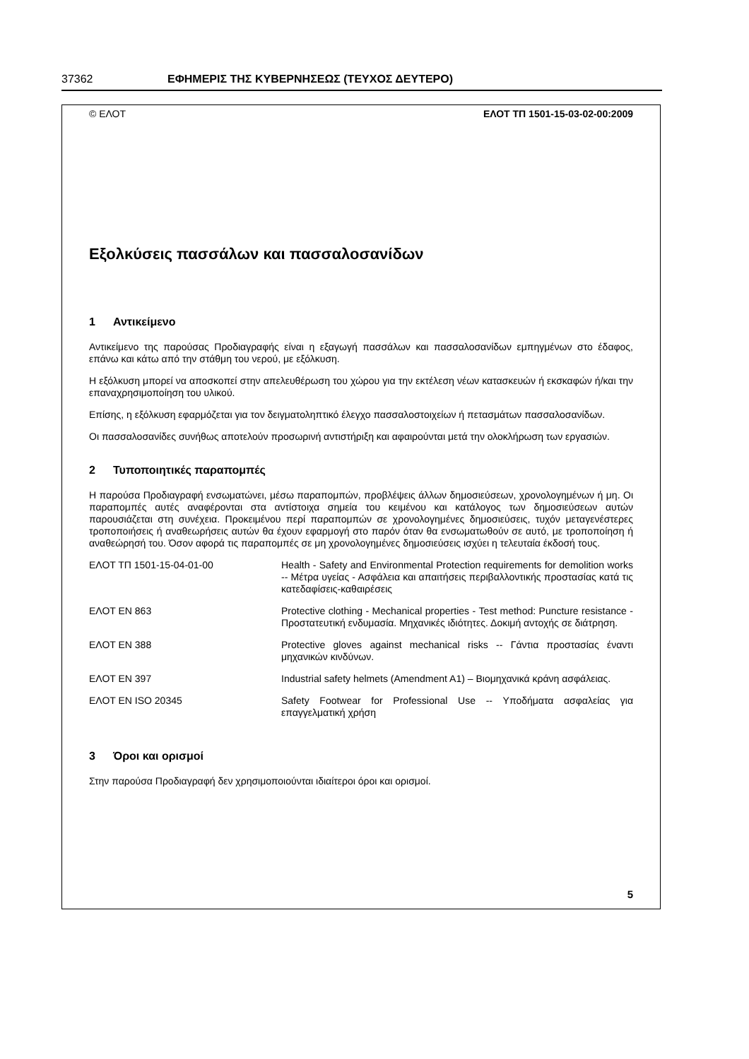37362 ΕΦΗΜΕΡΙΣ ΤΗΣ ΚΥΒΕΡΝΗΣΕΩΣ (ΤΕΥΧΟΣ ΔΕΥΤΕΡΟ)
© ΕΛΟΤ ΕΛΟΤ ΤΠ 1501-15-03-02-00:2009
Εξολκύσεις πασσάλων και πασσαλοσανίδων
1 Αντικείμενο
Αντικείμενο της παρούσας Προδιαγραφής είναι η εξαγωγή πασσάλων και πασσαλοσανίδων εμπηγμένων στο έδαφος, επάνω και κάτω από την στάθμη του νερού, με εξόλκυση.
Η εξόλκυση μπορεί να αποσκοπεί στην απελευθέρωση του χώρου για την εκτέλεση νέων κατασκευών ή εκσκαφών ή/και την επαναχρησιμοποίηση του υλικού.
Επίσης, η εξόλκυση εφαρμόζεται για τον δειγματοληπτικό έλεγχο πασσαλοστοιχείων ή πετασμάτων πασσαλοσανίδων.
Οι πασσαλοσανίδες συνήθως αποτελούν προσωρινή αντιστήριξη και αφαιρούνται μετά την ολοκλήρωση των εργασιών.
2 Τυποποιητικές παραπομπές
Η παρούσα Προδιαγραφή ενσωματώνει, μέσω παραπομπών, προβλέψεις άλλων δημοσιεύσεων, χρονολογημένων ή μη. Οι παραπομπές αυτές αναφέρονται στα αντίστοιχα σημεία του κειμένου και κατάλογος των δημοσιεύσεων αυτών παρουσιάζεται στη συνέχεια. Προκειμένου περί παραπομπών σε χρονολογημένες δημοσιεύσεις, τυχόν μεταγενέστερες τροποποιήσεις ή αναθεωρήσεις αυτών θα έχουν εφαρμογή στο παρόν όταν θα ενσωματωθούν σε αυτό, με τροποποίηση ή αναθεώρησή του. Όσον αφορά τις παραπομπές σε μη χρονολογημένες δημοσιεύσεις ισχύει η τελευταία έκδοσή τους.
| ΕΛΟΤ ΤΠ 1501-15-04-01-00 | Health - Safety and Environmental Protection requirements for demolition works -- Μέτρα υγείας - Ασφάλεια και απαιτήσεις περιβαλλοντικής προστασίας κατά τις κατεδαφίσεις-καθαιρέσεις |
| ΕΛΟΤ EN 863 | Protective clothing - Mechanical properties - Test method: Puncture resistance - Προστατευτική ενδυμασία. Μηχανικές ιδιότητες. Δοκιμή αντοχής σε διάτρηση. |
| ΕΛΟΤ EN 388 | Protective gloves against mechanical risks -- Γάντια προστασίας έναντι μηχανικών κινδύνων. |
| ΕΛΟΤ EN 397 | Industrial safety helmets (Amendment A1) – Βιομηχανικά κράνη ασφάλειας. |
| ΕΛΟΤ EN ISO 20345 | Safety Footwear for Professional Use -- Υποδήματα ασφαλείας για επαγγελματική χρήση |
3 Όροι και ορισμοί
Στην παρούσα Προδιαγραφή δεν χρησιμοποιούνται ιδιαίτεροι όροι και ορισμοί.
5